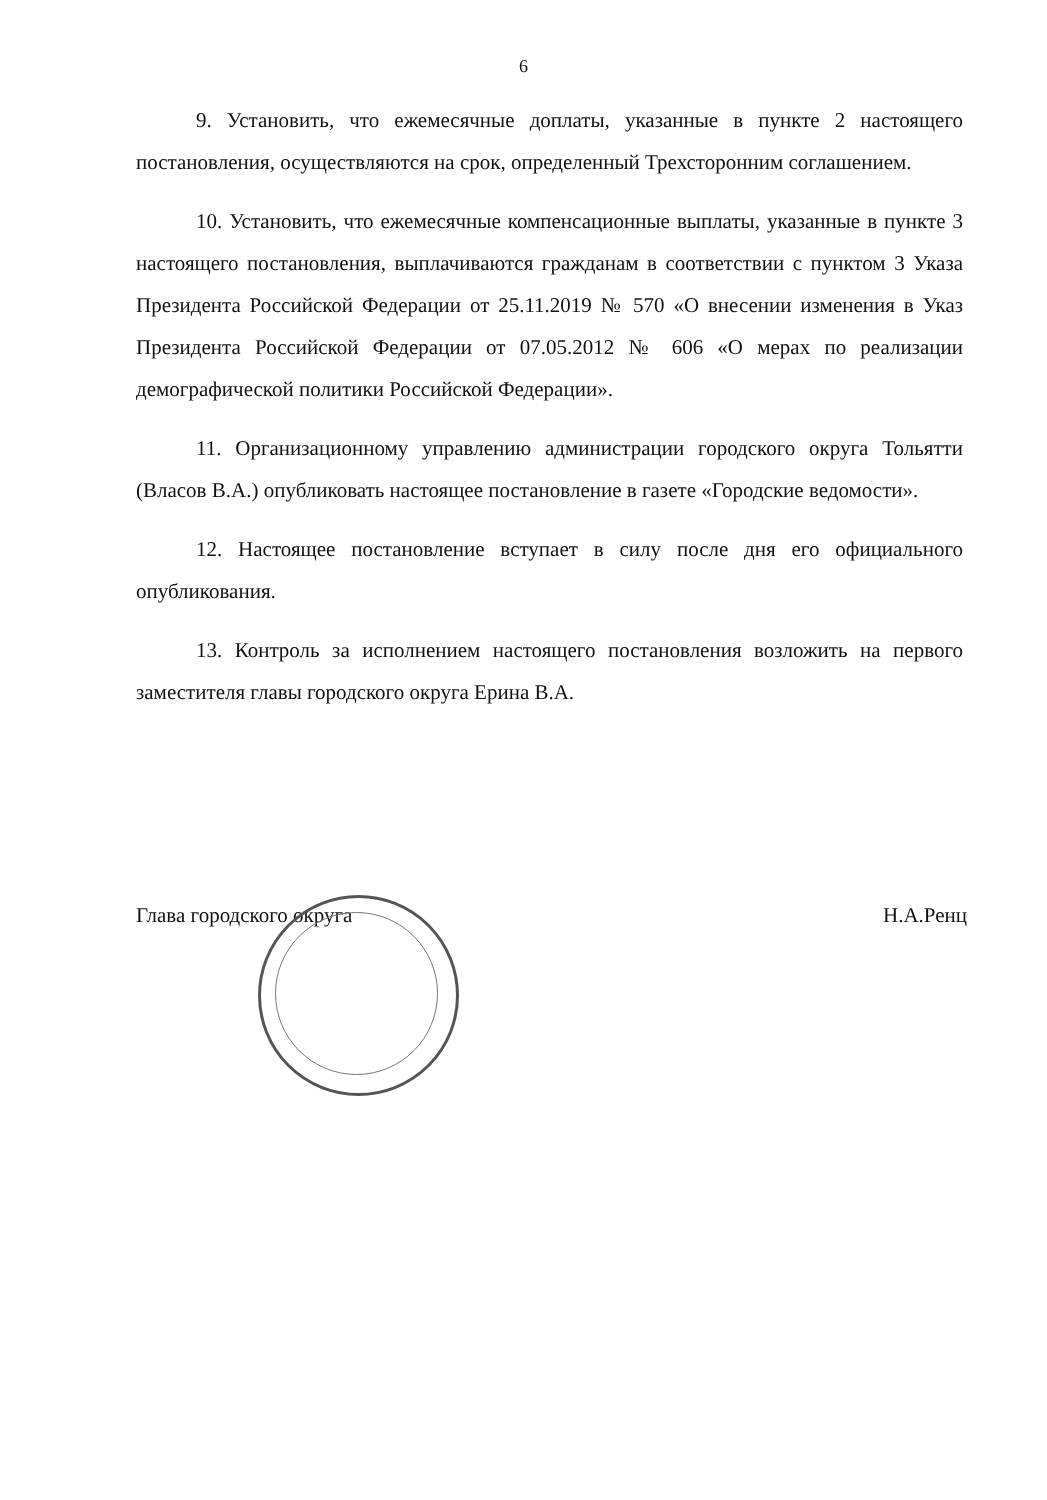6
9. Установить, что ежемесячные доплаты, указанные в пункте 2 настоящего постановления, осуществляются на срок, определенный Трехсторонним соглашением.
10. Установить, что ежемесячные компенсационные выплаты, указанные в пункте 3 настоящего постановления, выплачиваются гражданам в соответствии с пунктом 3 Указа Президента Российской Федерации от 25.11.2019 № 570 «О внесении изменения в Указ Президента Российской Федерации от 07.05.2012 № 606 «О мерах по реализации демографической политики Российской Федерации».
11. Организационному управлению администрации городского округа Тольятти (Власов В.А.) опубликовать настоящее постановление в газете «Городские ведомости».
12. Настоящее постановление вступает в силу после дня его официального опубликования.
13. Контроль за исполнением настоящего постановления возложить на первого заместителя главы городского округа Ерина В.А.
Глава городского округа Н.А.Ренц